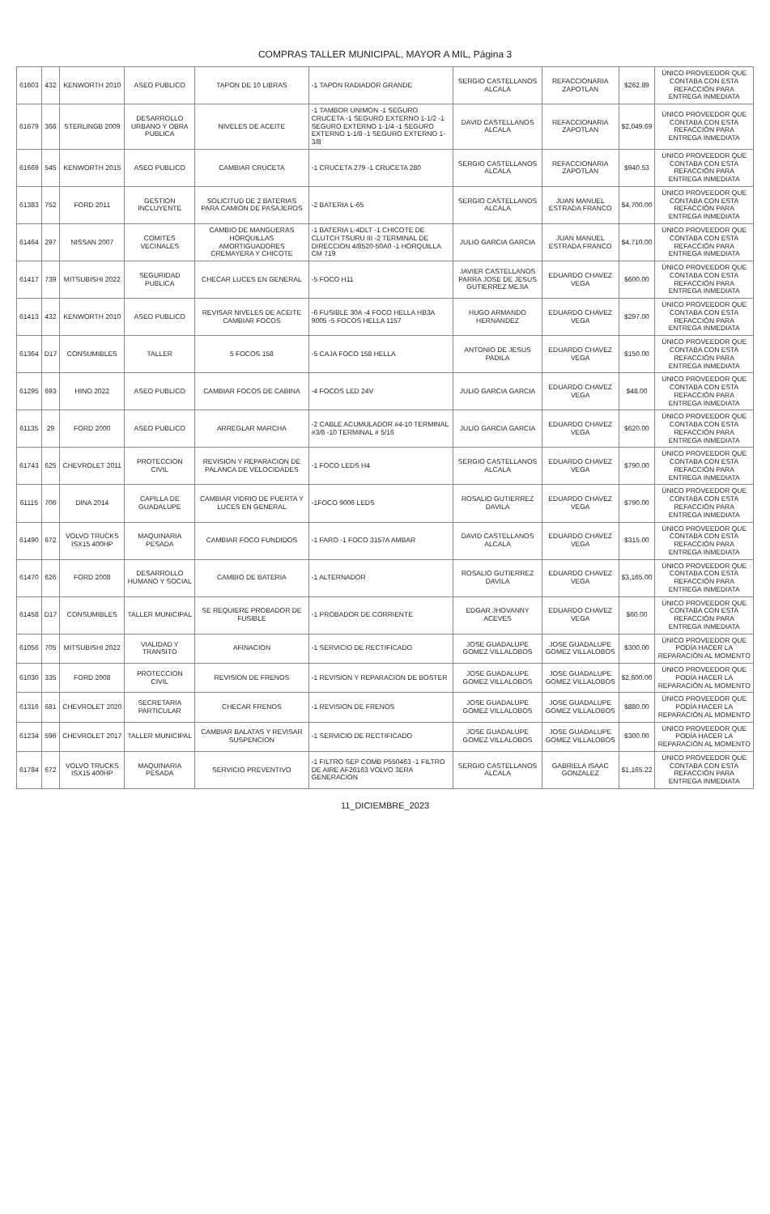COMPRAS TALLER MUNICIPAL, MAYOR A MIL, Página 3
| 61603 | 432 | KENWORTH 2010 | ASEO PUBLICO | TAPON DE 10 LIBRAS | -1 TAPON RADIADOR GRANDE | SERGIO CASTELLANOS ALCALA | REFACCIONARIA ZAPOTLAN | $262.89 | ÚNICO PROVEEDOR QUE CONTABA CON ESTA REFACCIÓN PARA ENTREGA INMEDIATA |
| 61679 | 366 | STERLINGB 2009 | DESARROLLO URBANO Y OBRA PUBLICA | NIVELES DE ACEITE | -1 TAMBOR UNIMON -1 SEGURO CRUCETA -1 SEGURO EXTERNO 1-1/2 -1 SEGURO EXTERNO 1-1/4 -1 SEGURO EXTERNO 1-1/8 -1 SEGURO EXTERNO 1-3/8 | DAVID CASTELLANOS ALCALA | REFACCIONARIA ZAPOTLAN | $2,049.69 | ÚNICO PROVEEDOR QUE CONTABA CON ESTA REFACCIÓN PARA ENTREGA INMEDIATA |
| 61669 | 545 | KENWORTH 2015 | ASEO PUBLICO | CAMBIAR CRUCETA | -1 CRUCETA 279 -1 CRUCETA 280 | SERGIO CASTELLANOS ALCALA | REFACCIONARIA ZAPOTLAN | $940.53 | ÚNICO PROVEEDOR QUE CONTABA CON ESTA REFACCIÓN PARA ENTREGA INMEDIATA |
| 61383 | 752 | FORD 2011 | GESTION INCLUYENTE | SOLICITUD DE 2 BATERIAS PARA CAMION DE PASAJEROS | -2 BATERIA L-65 | SERGIO CASTELLANOS ALCALA | JUAN MANUEL ESTRADA FRANCO | $4,700.00 | ÚNICO PROVEEDOR QUE CONTABA CON ESTA REFACCIÓN PARA ENTREGA INMEDIATA |
| 61464 | 297 | NISSAN 2007 | COMITES VECINALES | CAMBIO DE MANGUERAS HORQUILLAS AMORTIGUADORES CREMAYERA Y CHICOTE | -1 BATERIA L-4DLT -1 CHICOTE DE CLUTCH TSURU III -2 TERMINAL DE DIRECCION 4/8520-50A0 -1 HORQUILLA CM 719 | JULIO GARCIA GARCIA | JUAN MANUEL ESTRADA FRANCO | $4,710.00 | ÚNICO PROVEEDOR QUE CONTABA CON ESTA REFACCIÓN PARA ENTREGA INMEDIATA |
| 61417 | 739 | MITSUBISHI 2022 | SEGURIDAD PUBLICA | CHECAR LUCES EN GENERAL | -5 FOCO H11 | JAVIER CASTELLANOS PARRA JOSE DE JESUS GUTIERREZ MEJIA | EDUARDO CHAVEZ VEGA | $600.00 | ÚNICO PROVEEDOR QUE CONTABA CON ESTA REFACCIÓN PARA ENTREGA INMEDIATA |
| 61413 | 432 | KENWORTH 2010 | ASEO PUBLICO | REVISAR NIVELES DE ACEITE CAMBIAR FOCOS | -6 FUSIBLE 30A -4 FOCO HELLA HB3A 9005 -5 FOCOS HELLA 1157 | HUGO ARMANDO HERNANDEZ | EDUARDO CHAVEZ VEGA | $297.00 | ÚNICO PROVEEDOR QUE CONTABA CON ESTA REFACCIÓN PARA ENTREGA INMEDIATA |
| 61364 | D17 | CONSUMIBLES | TALLER | 5 FOCOS 158 | -5 CAJA FOCO 158 HELLA | ANTONIO DE JESUS PADILA | EDUARDO CHAVEZ VEGA | $150.00 | ÚNICO PROVEEDOR QUE CONTABA CON ESTA REFACCIÓN PARA ENTREGA INMEDIATA |
| 61295 | 693 | HINO 2022 | ASEO PUBLICO | CAMBIAR FOCOS DE CABINA | -4 FOCOS LED 24V | JULIO GARCIA GARCIA | EDUARDO CHAVEZ VEGA | $48.00 | ÚNICO PROVEEDOR QUE CONTABA CON ESTA REFACCIÓN PARA ENTREGA INMEDIATA |
| 61135 | 29 | FORD 2000 | ASEO PUBLICO | ARREGLAR MARCHA | -2 CABLE ACUMULADOR #4-10 TERMINAL #3/8 -10 TERMINAL # 5/16 | JULIO GARCIA GARCIA | EDUARDO CHAVEZ VEGA | $620.00 | ÚNICO PROVEEDOR QUE CONTABA CON ESTA REFACCIÓN PARA ENTREGA INMEDIATA |
| 61743 | 625 | CHEVROLET 2011 | PROTECCION CIVIL | REVISION Y REPARACION DE PALANCA DE VELOCIDADES | -1 FOCO LEDS H4 | SERGIO CASTELLANOS ALCALA | EDUARDO CHAVEZ VEGA | $790.00 | ÚNICO PROVEEDOR QUE CONTABA CON ESTA REFACCIÓN PARA ENTREGA INMEDIATA |
| 61115 | 706 | DINA 2014 | CAPILLA DE GUADALUPE | CAMBIAR VIDRIO DE PUERTA Y LUCES EN GENERAL | -1FOCO 9006 LEDS | ROSALIO GUTIERREZ DAVILA | EDUARDO CHAVEZ VEGA | $790.00 | ÚNICO PROVEEDOR QUE CONTABA CON ESTA REFACCIÓN PARA ENTREGA INMEDIATA |
| 61490 | 672 | VOLVO TRUCKS ISX15 400HP | MAQUINARIA PESADA | CAMBIAR FOCO FUNDIDOS | -1 FARO -1 FOCO 3157A AMBAR | DAVID CASTELLANOS ALCALA | EDUARDO CHAVEZ VEGA | $315.00 | ÚNICO PROVEEDOR QUE CONTABA CON ESTA REFACCIÓN PARA ENTREGA INMEDIATA |
| 61470 | 626 | FORD 2008 | DESARROLLO HUMANO Y SOCIAL | CAMBIO DE BATERIA | -1 ALTERNADOR | ROSALIO GUTIERREZ DAVILA | EDUARDO CHAVEZ VEGA | $3,165.00 | ÚNICO PROVEEDOR QUE CONTABA CON ESTA REFACCIÓN PARA ENTREGA INMEDIATA |
| 61458 | D17 | CONSUMIBLES | TALLER MUNICIPAL | SE REQUIERE PROBADOR DE FUSIBLE | -1 PROBADOR DE CORRIENTE | EDGAR JHOVANNY ACEVES | EDUARDO CHAVEZ VEGA | $60.00 | ÚNICO PROVEEDOR QUE CONTABA CON ESTA REFACCIÓN PARA ENTREGA INMEDIATA |
| 61056 | 705 | MITSUBISHI 2022 | VIALIDAD Y TRANSITO | AFINACION | -1 SERVICIO DE RECTIFICADO | JOSE GUADALUPE GOMEZ VILLALOBOS | JOSE GUADALUPE GOMEZ VILLALOBOS | $300.00 | ÚNICO PROVEEDOR QUE PODÍA HACER LA REPARACIÓN AL MOMENTO |
| 61030 | 335 | FORD 2008 | PROTECCION CIVIL | REVISION DE FRENOS | -1 REVISION Y REPARACION DE BOSTER | JOSE GUADALUPE GOMEZ VILLALOBOS | JOSE GUADALUPE GOMEZ VILLALOBOS | $2,600.00 | ÚNICO PROVEEDOR QUE PODÍA HACER LA REPARACIÓN AL MOMENTO |
| 61316 | 681 | CHEVROLET 2020 | SECRETARIA PARTICULAR | CHECAR FRENOS | -1 REVISION DE FRENOS | JOSE GUADALUPE GOMEZ VILLALOBOS | JOSE GUADALUPE GOMEZ VILLALOBOS | $880.00 | ÚNICO PROVEEDOR QUE PODÍA HACER LA REPARACIÓN AL MOMENTO |
| 61234 | 596 | CHEVROLET 2017 | TALLER MUNICIPAL | CAMBIAR BALATAS Y REVISAR SUSPENCION | -1 SERVICIO DE RECTIFICADO | JOSE GUADALUPE GOMEZ VILLALOBOS | JOSE GUADALUPE GOMEZ VILLALOBOS | $300.00 | ÚNICO PROVEEDOR QUE PODÍA HACER LA REPARACIÓN AL MOMENTO |
| 61784 | 672 | VOLVO TRUCKS ISX15 400HP | MAQUINARIA PESADA | SERVICIO PREVENTIVO | -1 FILTRO SEP COMB P550463 -1 FILTRO DE AIRE AF26163 VOLVO 3ERA GENERACION | SERGIO CASTELLANOS ALCALA | GABRIELA ISAAC GONZALEZ | $1,165.22 | ÚNICO PROVEEDOR QUE CONTABA CON ESTA REFACCIÓN PARA ENTREGA INMEDIATA |
11_DICIEMBRE_2023